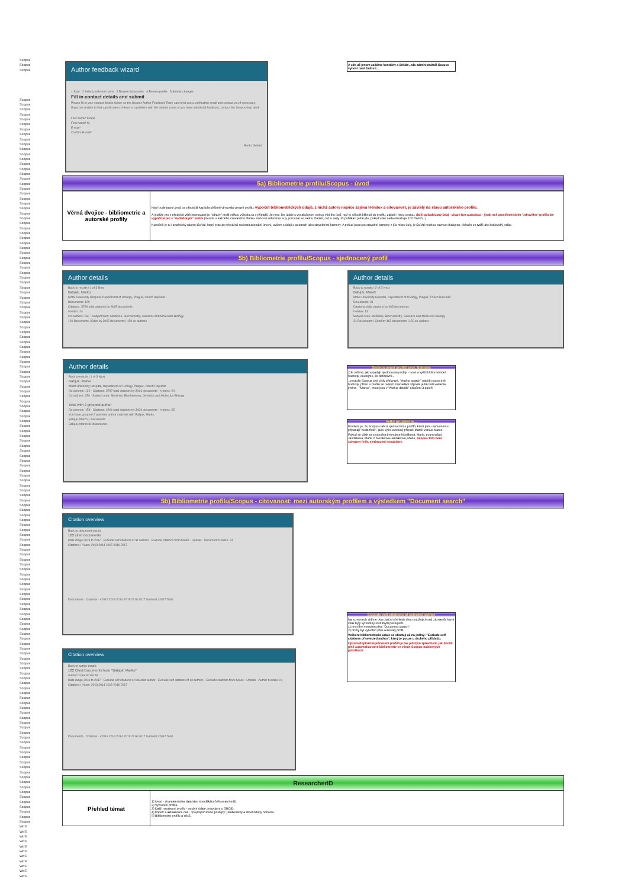Scopus
Scopus
Scopus
Scopus
Scopus
Scopus
Scopus
Scopus
Scopus
Scopus
Scopus
Scopus
Scopus
Scopus
Scopus
Scopus
Scopus
Scopus
Scopus
Scopus
Scopus
Scopus
Scopus
Scopus
Scopus
Scopus
Scopus
Scopus
Scopus
Scopus
Scopus
Scopus
Scopus
Scopus
Scopus
Scopus
Scopus
Scopus
Scopus
Scopus
Scopus
Scopus
Scopus
Scopus
Scopus
Scopus
Scopus
Scopus
Scopus
Scopus
Scopus
Scopus
Scopus
Scopus
Scopus
Scopus
Scopus
Scopus
Scopus
Scopus
Scopus
Scopus
Scopus
Scopus
Scopus
Scopus
Scopus
Scopus
Scopus
Scopus
Scopus
Scopus
Scopus
Scopus
Scopus
Scopus
Scopus
Scopus
Scopus
Scopus
Scopus
Scopus
Scopus
Scopus
Scopus
Scopus
Scopus
Scopus
Scopus
Scopus
Scopus
Scopus
Scopus
Scopus
Scopus
Scopus
Scopus
Scopus
Scopus
Scopus
Scopus
Scopus
Scopus
Scopus
Scopus
Scopus
Scopus
Scopus
Scopus
Scopus
Scopus
Scopus
Scopus
Scopus
Scopus
Scopus
Scopus
Scopus
Scopus
Scopus
Scopus
Scopus
Scopus
Scopus
Scopus
Scopus
Scopus
Scopus
Scopus
Scopus
Scopus
Scopus
Scopus
Scopus
Scopus
Scopus
Scopus
Scopus
Scopus
Scopus
Scopus
Scopus
Scopus
Scopus
Scopus
Scopus
Scopus
Scopus
Scopus
Scopus
WoS
WoS
WoS
WoS
WoS
WoS
WoS
WoS
WoS
WoS
WoS
Author feedback wizard
1 Start 2 Select preferred name 3 Review documents 4 Review profile 5 Submit changes
Fill in contact details and submit
Please fill in your contact details below, so the Scopus Author Feedback Team can send you a verification email and contact you if necessary.
If you are unable to find a publication, if there is a problem with the citation count or you have additional feedback, contact the Scopus help desk
Last name* Kvapil
First name* M.
E-mail*
Confirm E-mail*
Back | Submit
A zde už jenom zadáme kontakty a čekáte, zda administrátoři Scopus vyhoví naší žádosti...
5a) Bibliometrie profilu/Scopus - úvod
| Věrná dvojice - bibliometrie a autorské profily | Nyní bude jasné, proč se předešlá kapitola obšírně věnovala opravě profilu: výpočet bibliometrických údajů, z nichž autory nejvíce zajímá H-Index a citovanost, je závislý na stavu autorského profilu. A jestliže pro v předešlé větě jmenované je "zdravý" profil velkou výhodou a v případě, že není, lze údaje s vynaložením o něco většího úsilí, než je několik kliknutí do profilu, zajistit i jinou cestou, další požadovaný údaj - citace bez autocitací - jinak než prostřednictvím "zdravého" profilu lze vypočítat jen s "nadlidským" úsilím (musíte u každého citovaného článku stáhnout reference a ty porovnat se sadou článků, což u sady 10 publikací ještě jde, pokud však sada obsahuje 100 článků...). Konečně je tu i analytický nástroj SciVal, který pracuje převážně na institucionální úrovni, ovšem s údaji o autorech jako stavebními kameny. A pokud jsou tyto stavební kameny z jílu místo žuly, je SciVal pouhou nuznou chalupou, třebaže se tváří jako královský palác. |
5b) Bibliometrie profilu/Scopus - sjednocený profil
Author details
Back to results | 1 of 3 Next
Babjuk, Marko
Motol University Hospital, Department of Urology, Prague, Czech Republic
Documents: 120
Citations: 3799 total citations by 3065 documents
h-index: 24
Co-authors: 150 · Subject area: Medicine, Biochemistry, Genetics and Molecular Biology
120 Documents | Cited by 3065 documents | 150 co-authors
Author details
Back to results | 2 of 3 Next
Babjuk, Marek
Motol University Hospital, Department of Urology, Prague, Czech Republic
Documents: 31
Citations: total citations by 463 documents
h-index: 13
Subject area: Medicine, Biochemistry, Genetics and Molecular Biology
31 Documents | Cited by 463 documents | 150 co-authors
Author details
Back to results | 1 of 3 Next
Babjuk, Marko
Motol University Hospital, Department of Urology, Prague, Czech Republic
Documents: 122 · Citations: 3787 total citations by 3064 documents · h-index: 24
Co-authors: 150 · Subject area: Medicine, Biochemistry, Genetics and Molecular Biology
Total with 2 grouped author
Documents: 154 · Citations: 4291 total citations by 3404 documents · h-index: 25
You have grouped 2 potential author matches with Babjuk, Marko.
Babjuk, Marco 1 documents
Babjuk, Marek 31 documents
Sjednocování profilů prof. Babjuka
Zde vidíme, jak vypadají sjednocené profily - nové a vyšší bibliometrické hodnoty, doufejme, že definitivní...
...protože Scopus umí vždy překvapit. "Author search" nabídl pouze dvě hodnoty, přímo v profilu se ovšem znenadání objevila ještě třetí varianta jména - "Marco", proto jsou v "Author details" sloučeni 3 autoři.
Velký problém je...
Problém je, že Scopus nabízí sjednocení u profilů, které jemu samotnému připadají "podezřelé", jako výše uvedený případ: Marek versus Marco.
Pokud se však za svobodna jmenujete Nováková, Marie, po provdání Jandáková, Marie či Nováková-Jandáková, Marie, Scopus toto není schopen řešit, sjednocení nenabídne.
5b) Bibliometrie profilu/Scopus - citovanost: mezi autorským profilem a výsledkem "Document search"
Citation overview
Back to document results
122 cited documents
Date range 2013 to 2017 · Exclude self citations of all authors · Exclude citations from books · Update · Document h-index: 24
Citations / Years: 2013 2014 2015 2016 2017
Documents · Citations · <2013 2013 2014 2015 2016 2017 Subtotal >2017 Total
Citation overview
Back to author details
122 Cited Documents from "Babjuk, Marko"
Author ID:6603716139
Date range 2013 to 2017 · Exclude self citations of selected author · Exclude self citations of all authors · Exclude citations from books · Update · Author h-index: 24
Citations / Years: 2013 2014 2015 2016 2017
Documents · Citations · <2013 2013 2014 2015 2016 2017 Subtotal >2017 Total
Exclude self citations of selected author
Na screenech vidíme dva citační přehledy dvou totožných sad záznamů, které však byly vytvořeny rozdílným postupem.
1) první byl vytvořen přes "Document search"
2) druhý byl vytvořen přes autorský profil
Veškeré bibliometrické údaje se shodují až na jediný: "Exclude self citations of selected author", který je pouze u druhého příkladu.
Oprava/doplnění/sjednocení profilů je tak jediným způsobem, jak docílit plně automatizované bibliometrie ve všech Scopus nabízených položkách.
ResearcherID
| Přehled témat | 1) Úvod - charakteristika databáze identifikátorů ResearcherID. 2) Vytvoření profilu. 3) Další nastavení profilu - osobní údaje, propojení s ORCID. 4) Import a aktualizace dat - "(ne)doporučené postupy", krátkodobý a dlouhodobý horizont. 5) Bibliometrie profilu a WoS. |